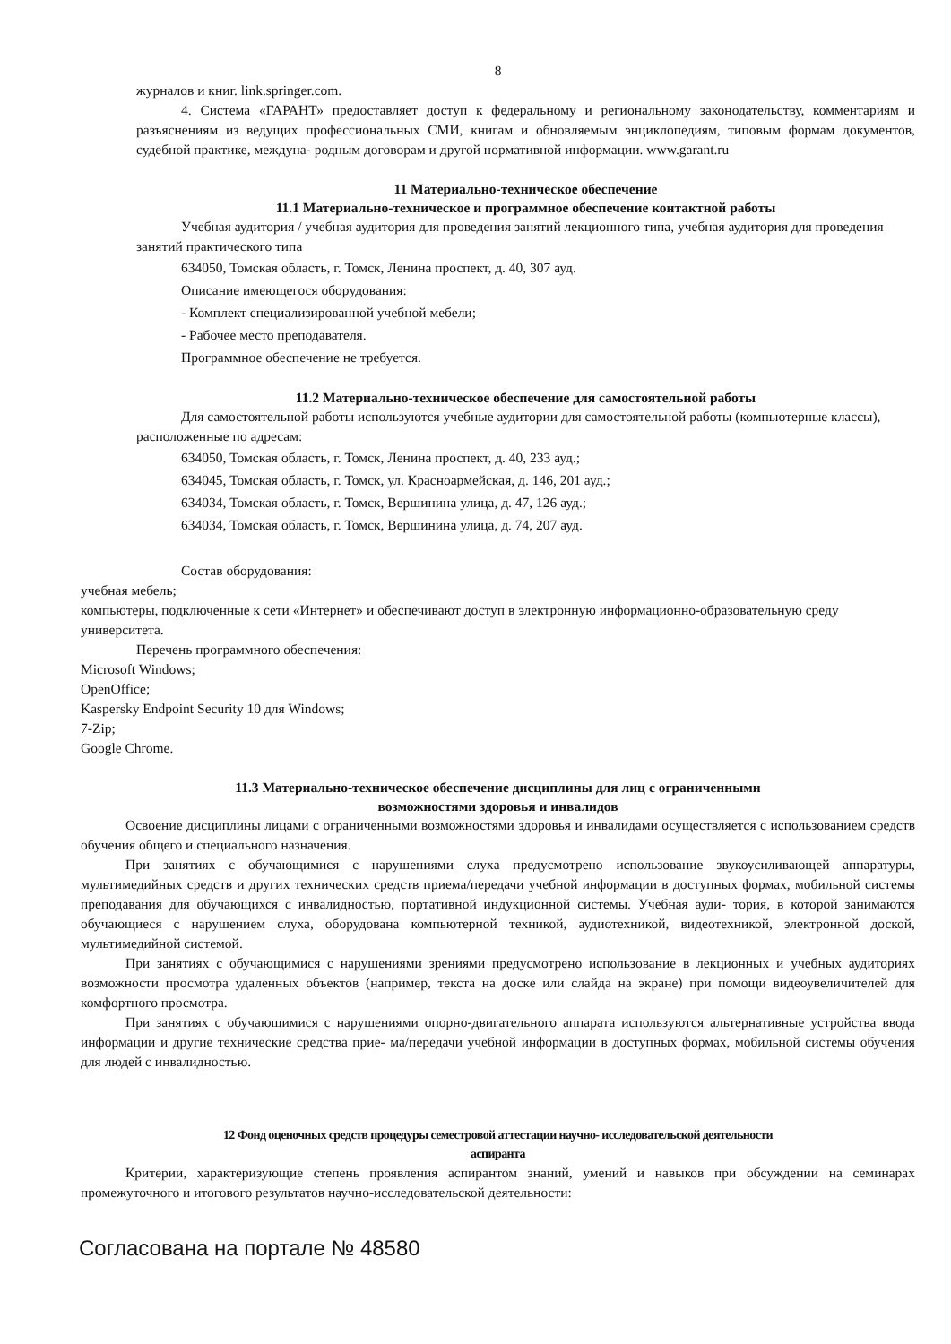8
журналов и книг. link.springer.com.
4. Система «ГАРАНТ» предоставляет доступ к федеральному и региональному законодательству, комментариям и разъяснениям из ведущих профессиональных СМИ, книгам и обновляемым энциклопедиям, типовым формам документов, судебной практике, междуна- родным договорам и другой нормативной информации. www.garant.ru
11 Материально-техническое обеспечение
11.1 Материально-техническое и программное обеспечение контактной работы
Учебная аудитория / учебная аудитория для проведения занятий лекционного типа, учебная аудитория для проведения занятий практического типа
634050, Томская область, г. Томск, Ленина проспект, д. 40, 307 ауд.
Описание имеющегося оборудования:
- Комплект специализированной учебной мебели;
- Рабочее место преподавателя.
Программное обеспечение не требуется.
11.2 Материально-техническое обеспечение для самостоятельной работы
Для самостоятельной работы используются учебные аудитории для самостоятельной работы (компьютерные классы), расположенные по адресам:
634050, Томская область, г. Томск, Ленина проспект, д. 40, 233 ауд.;
634045, Томская область, г. Томск, ул. Красноармейская, д. 146, 201 ауд.;
634034, Томская область, г. Томск, Вершинина улица, д. 47, 126 ауд.;
634034, Томская область, г. Томск, Вершинина улица, д. 74, 207 ауд.
Состав оборудования:
учебная мебель;
компьютеры, подключенные к сети «Интернет» и обеспечивают доступ в электронную информационно-образовательную среду университета.
Перечень программного обеспечения:
Microsoft Windows;
OpenOffice;
Kaspersky Endpoint Security 10 для Windows;
7-Zip;
Google Chrome.
11.3 Материально-техническое обеспечение дисциплины для лиц с ограниченными
возможностями здоровья и инвалидов
Освоение дисциплины лицами с ограниченными возможностями здоровья и инвалидами осуществляется с использованием средств обучения общего и специального назначения.
При занятиях с обучающимися с нарушениями слуха предусмотрено использование звукоусиливающей аппаратуры, мультимедийных средств и других технических средств приема/передачи учебной информации в доступных формах, мобильной системы преподавания для обучающихся с инвалидностью, портативной индукционной системы. Учебная ауди- тория, в которой занимаются обучающиеся с нарушением слуха, оборудована компьютерной техникой, аудиотехникой, видеотехникой, электронной доской, мультимедийной системой.
При занятиях с обучающимися с нарушениями зрениями предусмотрено использование в лекционных и учебных аудиториях возможности просмотра удаленных объектов (например, текста на доске или слайда на экране) при помощи видеоувеличителей для комфортного просмотра.
При занятиях с обучающимися с нарушениями опорно-двигательного аппарата используются альтернативные устройства ввода информации и другие технические средства прие- ма/передачи учебной информации в доступных формах, мобильной системы обучения для людей с инвалидностью.
12 Фонд оценочных средств процедуры семестровой аттестации научно- исследовательской деятельности
аспиранта
Критерии, характеризующие степень проявления аспирантом знаний, умений и навыков при обсуждении на семинарах промежуточного и итогового результатов научно-исследовательской деятельности:
Согласована на портале № 48580